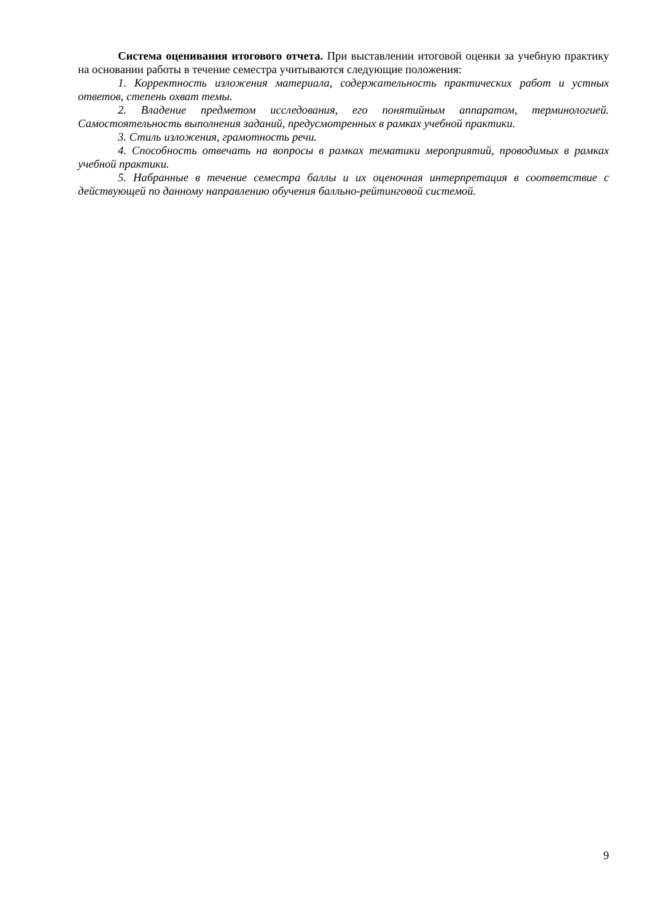Система оценивания итогового отчета. При выставлении итоговой оценки за учебную практику на основании работы в течение семестра учитываются следующие положения:
1. Корректность изложения материала, содержательность практических работ и устных ответов, степень охват темы.
2. Владение предметом исследования, его понятийным аппаратом, терминологией. Самостоятельность выполнения заданий, предусмотренных в рамках учебной практики.
3. Стиль изложения, грамотность речи.
4. Способность отвечать на вопросы в рамках тематики мероприятий, проводимых в рамках учебной практики.
5. Набранные в течение семестра баллы и их оценочная интерпретация в соответствие с действующей по данному направлению обучения балльно-рейтинговой системой.
9